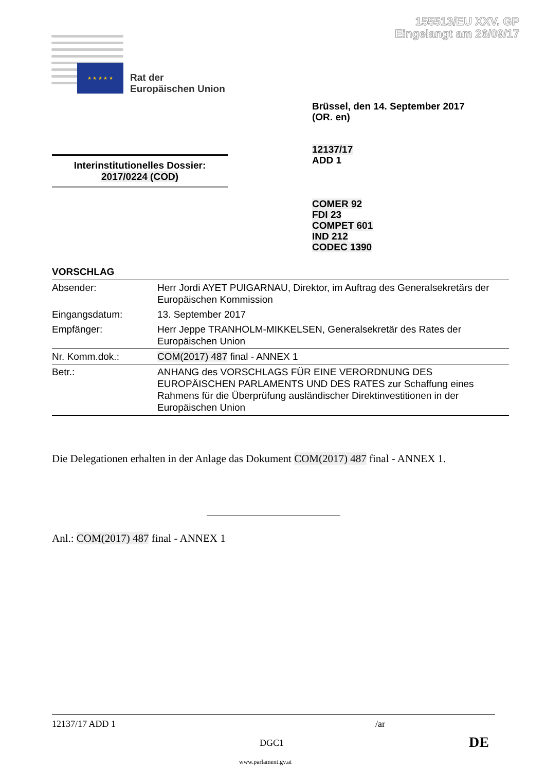155513/EU XXV. GP
Eingelangt am 26/09/17
★ ★ ★ ★ ★
Rat der
Europäischen Union
Brüssel, den 14. September 2017
(OR. en)
12137/17
ADD 1
Interinstitutionelles Dossier:
2017/0224 (COD)
COMER 92
FDI 23
COMPET 601
IND 212
CODEC 1390
VORSCHLAG
| Absender: | Herr Jordi AYET PUIGARNAU, Direktor, im Auftrag des Generalsekretärs der Europäischen Kommission |
| Eingangsdatum: | 13. September 2017 |
| Empfänger: | Herr Jeppe TRANHOLM-MIKKELSEN, Generalsekretär des Rates der Europäischen Union |
| Nr. Komm.dok.: | COM(2017) 487 final - ANNEX 1 |
| Betr.: | ANHANG des VORSCHLAGS FÜR EINE VERORDNUNG DES EUROPÄISCHEN PARLAMENTS UND DES RATES zur Schaffung eines Rahmens für die Überprüfung ausländischer Direktinvestitionen in der Europäischen Union |
Die Delegationen erhalten in der Anlage das Dokument COM(2017) 487 final - ANNEX 1.
Anl.: COM(2017) 487 final - ANNEX 1
12137/17 ADD 1 /ar
DGC1 DE
www.parlament.gv.at